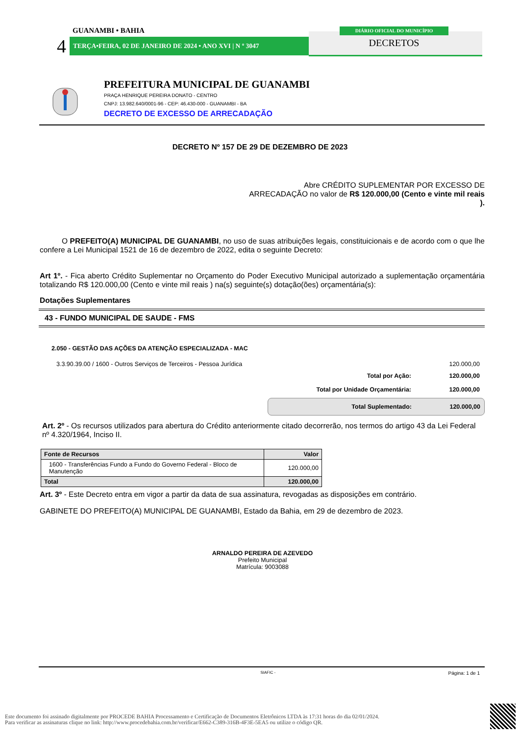GUANAMBI • BAHIA
4 TERÇA•FEIRA, 02 DE JANEIRO DE 2024 • ANO XVI | N º 3047
DIÁRIO OFICIAL DO MUNICÍPIO
DECRETOS
PREFEITURA MUNICIPAL DE GUANAMBI
PRAÇA HENRIQUE PEREIRA DONATO - CENTRO
CNPJ: 13.982.640/0001-96 - CEP: 46.430-000 - GUANAMBI - BA
DECRETO DE EXCESSO DE ARRECADAÇÃO
DECRETO Nº 157 DE 29 DE DEZEMBRO DE 2023
Abre CRÉDITO SUPLEMENTAR POR EXCESSO DE ARRECADAÇÃO no valor de R$ 120.000,00 (Cento e vinte mil reais ).
O PREFEITO(A) MUNICIPAL DE GUANAMBI, no uso de suas atribuições legais, constituicionais e de acordo com o que lhe confere a Lei Municipal 1521 de 16 de dezembro de 2022, edita o seguinte Decreto:
Art 1º. - Fica aberto Crédito Suplementar no Orçamento do Poder Executivo Municipal autorizado a suplementação orçamentária totalizando R$ 120.000,00 (Cento e vinte mil reais ) na(s) seguinte(s) dotação(ões) orçamentária(s):
Dotações Suplementares
43 - FUNDO MUNICIPAL DE SAUDE - FMS
2.050 - GESTÃO DAS AÇÕES DA ATENÇÃO ESPECIALIZADA - MAC
3.3.90.39.00 / 1600 - Outros Serviços de Terceiros - Pessoa Jurídica 120.000,00
Total por Ação: 120.000,00
Total por Unidade Orçamentária: 120.000,00
Total Suplementado: 120.000,00
Art. 2º - Os recursos utilizados para abertura do Crédito anteriormente citado decorrerão, nos termos do artigo 43 da Lei Federal nº 4.320/1964, Inciso II.
| Fonte de Recursos | Valor |
| --- | --- |
| 1600 - Transferências Fundo a Fundo do Governo Federal - Bloco de Manutenção | 120.000,00 |
| Total | 120.000,00 |
Art. 3º - Este Decreto entra em vigor a partir da data de sua assinatura, revogadas as disposições em contrário.
GABINETE DO PREFEITO(A) MUNICIPAL DE GUANAMBI, Estado da Bahia, em 29 de dezembro de 2023.
ARNALDO PEREIRA DE AZEVEDO
Prefeito Municipal
Matrícula: 9003088
SIAFIC - Página: 1 de 1
Este documento foi assinado digitalmente por PROCEDE BAHIA Processamento e Certificação de Documentos Eletrônicos LTDA às 17:31 horas do dia 02/01/2024.
Para verificar as assinaturas clique no link: http://www.procedebahia.com.br/verificar/E662-C389-316B-4F3E-5EA5 ou utilize o código QR.